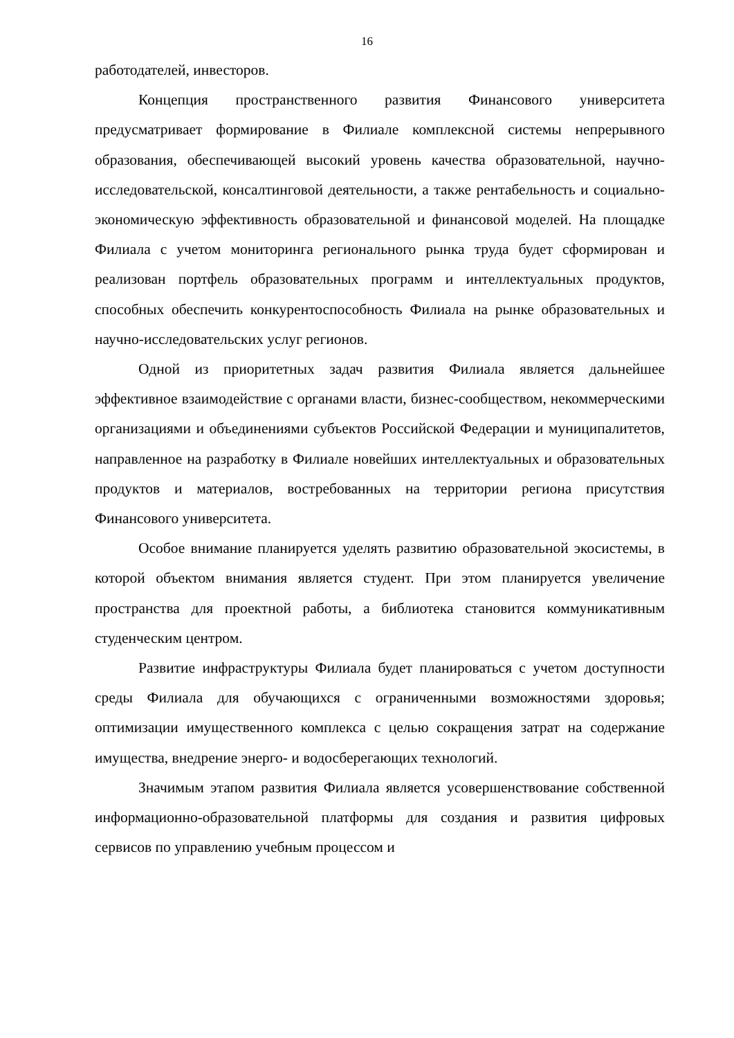16
работодателей, инвесторов.
Концепция пространственного развития Финансового университета предусматривает формирование в Филиале комплексной системы непрерывного образования, обеспечивающей высокий уровень качества образовательной, научно-исследовательской, консалтинговой деятельности, а также рентабельность и социально-экономическую эффективность образовательной и финансовой моделей. На площадке Филиала с учетом мониторинга регионального рынка труда будет сформирован и реализован портфель образовательных программ и интеллектуальных продуктов, способных обеспечить конкурентоспособность Филиала на рынке образовательных и научно-исследовательских услуг регионов.
Одной из приоритетных задач развития Филиала является дальнейшее эффективное взаимодействие с органами власти, бизнес-сообществом, некоммерческими организациями и объединениями субъектов Российской Федерации и муниципалитетов, направленное на разработку в Филиале новейших интеллектуальных и образовательных продуктов и материалов, востребованных на территории региона присутствия Финансового университета.
Особое внимание планируется уделять развитию образовательной экосистемы, в которой объектом внимания является студент. При этом планируется увеличение пространства для проектной работы, а библиотека становится коммуникативным студенческим центром.
Развитие инфраструктуры Филиала будет планироваться с учетом доступности среды Филиала для обучающихся с ограниченными возможностями здоровья; оптимизации имущественного комплекса с целью сокращения затрат на содержание имущества, внедрение энерго- и водосберегающих технологий.
Значимым этапом развития Филиала является усовершенствование собственной информационно-образовательной платформы для создания и развития цифровых сервисов по управлению учебным процессом и